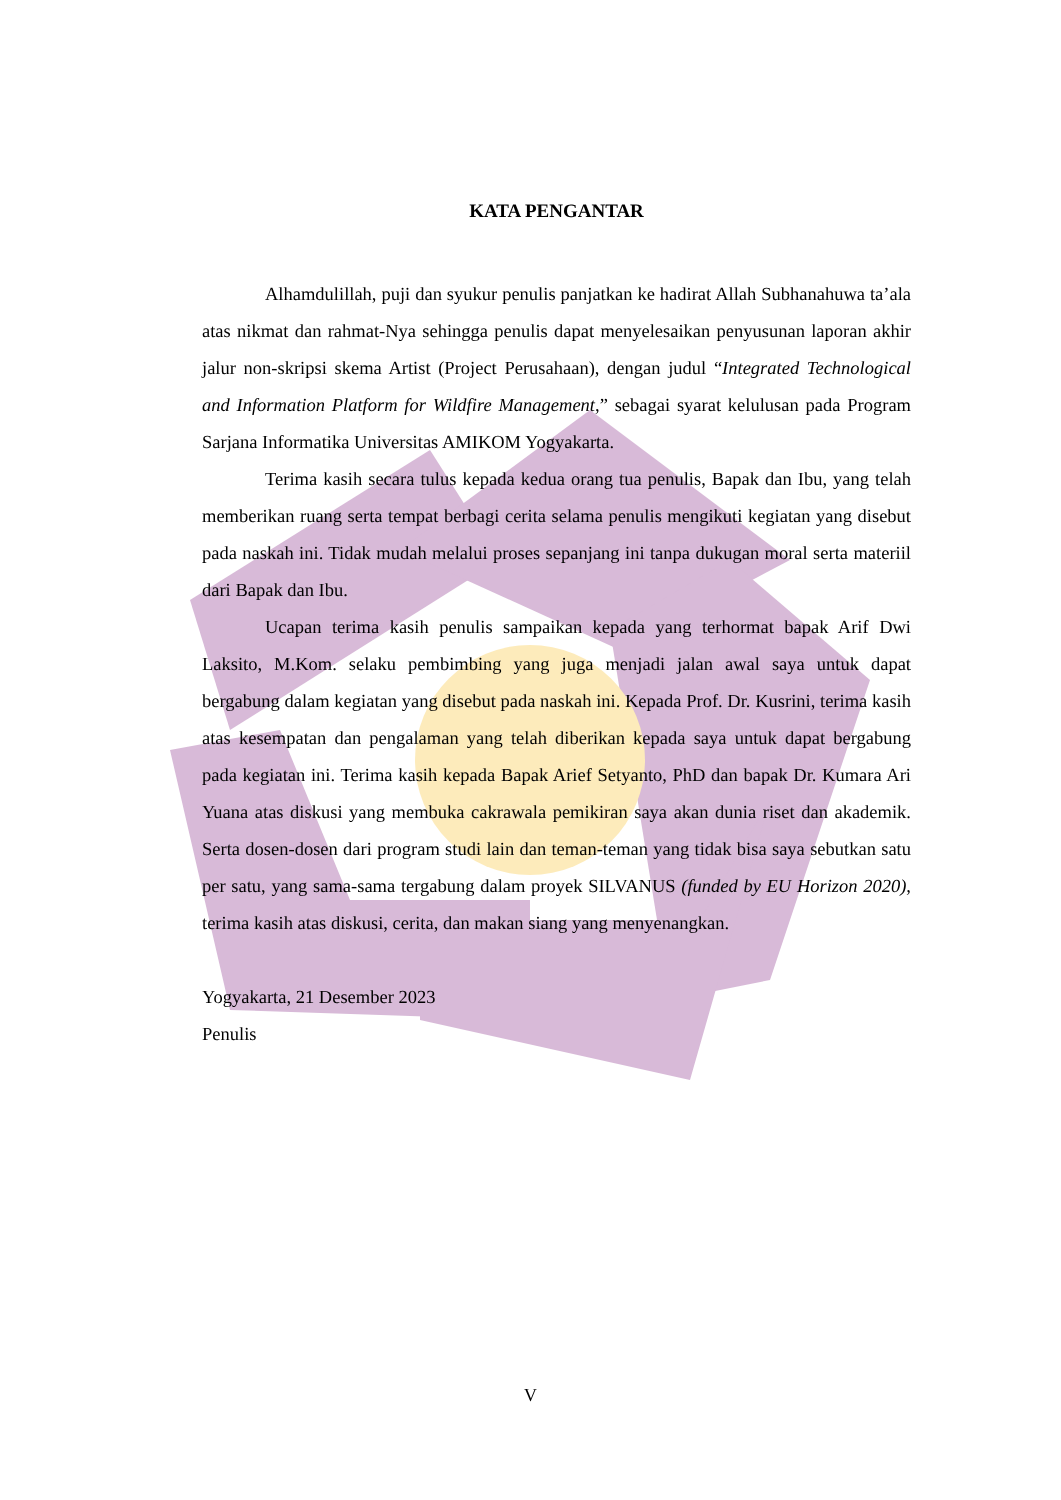KATA PENGANTAR
Alhamdulillah, puji dan syukur penulis panjatkan ke hadirat Allah Subhanahuwa ta’ala atas nikmat dan rahmat-Nya sehingga penulis dapat menyelesaikan penyusunan laporan akhir jalur non-skripsi skema Artist (Project Perusahaan), dengan judul “Integrated Technological and Information Platform for Wildfire Management,” sebagai syarat kelulusan pada Program Sarjana Informatika Universitas AMIKOM Yogyakarta.
Terima kasih secara tulus kepada kedua orang tua penulis, Bapak dan Ibu, yang telah memberikan ruang serta tempat berbagi cerita selama penulis mengikuti kegiatan yang disebut pada naskah ini. Tidak mudah melalui proses sepanjang ini tanpa dukugan moral serta materiil dari Bapak dan Ibu.
Ucapan terima kasih penulis sampaikan kepada yang terhormat bapak Arif Dwi Laksito, M.Kom. selaku pembimbing yang juga menjadi jalan awal saya untuk dapat bergabung dalam kegiatan yang disebut pada naskah ini. Kepada Prof. Dr. Kusrini, terima kasih atas kesempatan dan pengalaman yang telah diberikan kepada saya untuk dapat bergabung pada kegiatan ini. Terima kasih kepada Bapak Arief Setyanto, PhD dan bapak Dr. Kumara Ari Yuana atas diskusi yang membuka cakrawala pemikiran saya akan dunia riset dan akademik. Serta dosen-dosen dari program studi lain dan teman-teman yang tidak bisa saya sebutkan satu per satu, yang sama-sama tergabung dalam proyek SILVANUS (funded by EU Horizon 2020), terima kasih atas diskusi, cerita, dan makan siang yang menyenangkan.
Yogyakarta, 21 Desember 2023
Penulis
V